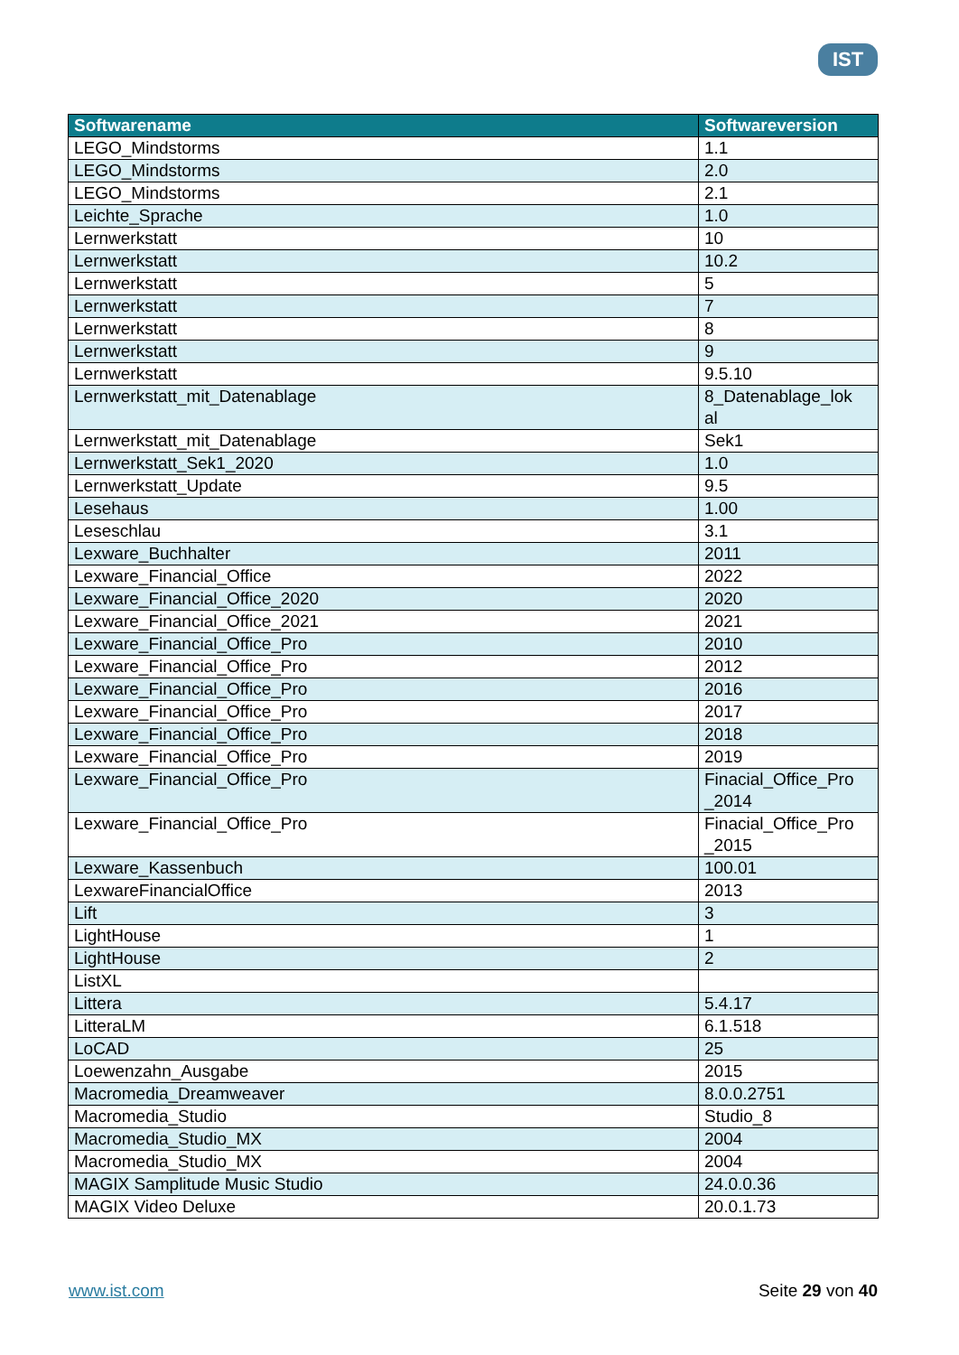IST
| Softwarename | Softwareversion |
| --- | --- |
| LEGO_Mindstorms | 1.1 |
| LEGO_Mindstorms | 2.0 |
| LEGO_Mindstorms | 2.1 |
| Leichte_Sprache | 1.0 |
| Lernwerkstatt | 10 |
| Lernwerkstatt | 10.2 |
| Lernwerkstatt | 5 |
| Lernwerkstatt | 7 |
| Lernwerkstatt | 8 |
| Lernwerkstatt | 9 |
| Lernwerkstatt | 9.5.10 |
| Lernwerkstatt_mit_Datenablage | 8_Datenablage_lok al |
| Lernwerkstatt_mit_Datenablage | Sek1 |
| Lernwerkstatt_Sek1_2020 | 1.0 |
| Lernwerkstatt_Update | 9.5 |
| Lesehaus | 1.00 |
| Leseschlau | 3.1 |
| Lexware_Buchhalter | 2011 |
| Lexware_Financial_Office | 2022 |
| Lexware_Financial_Office_2020 | 2020 |
| Lexware_Financial_Office_2021 | 2021 |
| Lexware_Financial_Office_Pro | 2010 |
| Lexware_Financial_Office_Pro | 2012 |
| Lexware_Financial_Office_Pro | 2016 |
| Lexware_Financial_Office_Pro | 2017 |
| Lexware_Financial_Office_Pro | 2018 |
| Lexware_Financial_Office_Pro | 2019 |
| Lexware_Financial_Office_Pro | Finacial_Office_Pro _2014 |
| Lexware_Financial_Office_Pro | Finacial_Office_Pro _2015 |
| Lexware_Kassenbuch | 100.01 |
| LexwareFinancialOffice | 2013 |
| Lift | 3 |
| LightHouse | 1 |
| LightHouse | 2 |
| ListXL | |
| Littera | 5.4.17 |
| LitteraLM | 6.1.518 |
| LoCAD | 25 |
| Loewenzahn_Ausgabe | 2015 |
| Macromedia_Dreamweaver | 8.0.0.2751 |
| Macromedia_Studio | Studio_8 |
| Macromedia_Studio_MX | 2004 |
| Macromedia_Studio_MX | 2004 |
| MAGIX Samplitude Music Studio | 24.0.0.36 |
| MAGIX Video Deluxe | 20.0.1.73 |
www.ist.com Seite 29 von 40